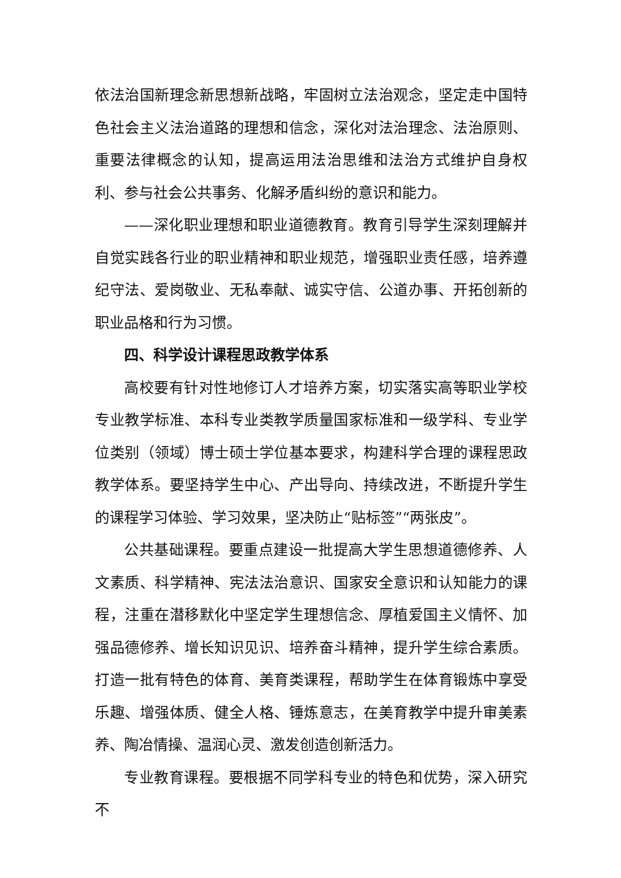依法治国新理念新思想新战略，牢固树立法治观念，坚定走中国特色社会主义法治道路的理想和信念，深化对法治理念、法治原则、重要法律概念的认知，提高运用法治思维和法治方式维护自身权利、参与社会公共事务、化解矛盾纠纷的意识和能力。
——深化职业理想和职业道德教育。教育引导学生深刻理解并自觉实践各行业的职业精神和职业规范，增强职业责任感，培养遵纪守法、爱岗敬业、无私奉献、诚实守信、公道办事、开拓创新的职业品格和行为习惯。
四、科学设计课程思政教学体系
高校要有针对性地修订人才培养方案，切实落实高等职业学校专业教学标准、本科专业类教学质量国家标准和一级学科、专业学位类别（领域）博士硕士学位基本要求，构建科学合理的课程思政教学体系。要坚持学生中心、产出导向、持续改进，不断提升学生的课程学习体验、学习效果，坚决防止“贴标签”“两张皮”。
公共基础课程。要重点建设一批提高大学生思想道德修养、人文素质、科学精神、宪法法治意识、国家安全意识和认知能力的课程，注重在潜移默化中坚定学生理想信念、厚植爱国主义情怀、加强品德修养、增长知识见识、培养奋斗精神，提升学生综合素质。打造一批有特色的体育、美育类课程，帮助学生在体育锻炼中享受乐趣、增强体质、健全人格、锤炼意志，在美育教学中提升审美素养、陶冶情操、温润心灵、激发创造创新活力。
专业教育课程。要根据不同学科专业的特色和优势，深入研究不